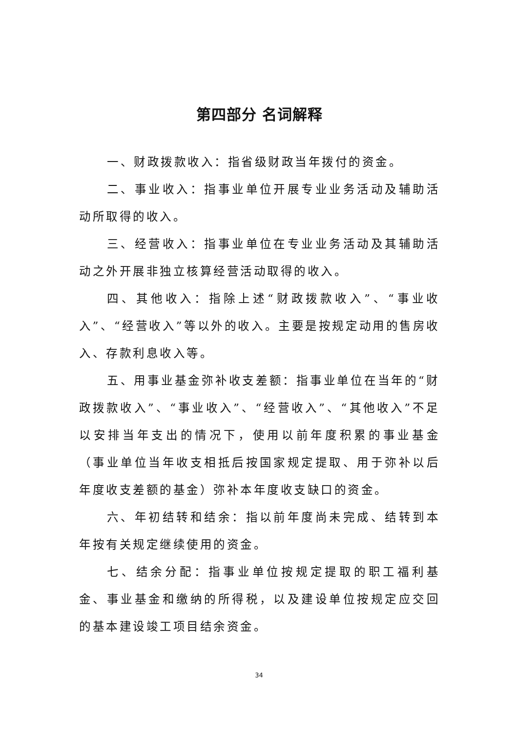第四部分 名词解释
一、财政拨款收入：指省级财政当年拨付的资金。
二、事业收入：指事业单位开展专业业务活动及辅助活动所取得的收入。
三、经营收入：指事业单位在专业业务活动及其辅助活动之外开展非独立核算经营活动取得的收入。
四、其他收入：指除上述“财政拨款收入”、“事业收入”、“经营收入”等以外的收入。主要是按规定动用的售房收入、存款利息收入等。
五、用事业基金弥补收支差额：指事业单位在当年的“财政拨款收入”、“事业收入”、“经营收入”、“其他收入”不足以安排当年支出的情况下，使用以前年度积累的事业基金（事业单位当年收支相抵后按国家规定提取、用于弥补以后年度收支差额的基金）弥补本年度收支缺口的资金。
六、年初结转和结余：指以前年度尚未完成、结转到本年按有关规定继续使用的资金。
七、结余分配：指事业单位按规定提取的职工福利基金、事业基金和缴纳的所得税，以及建设单位按规定应交回的基本建设竣工项目结余资金。
34